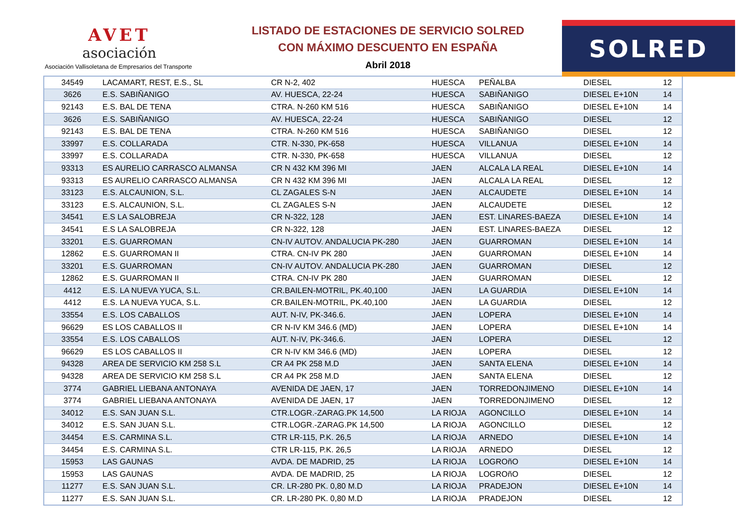AVET
asociación
Asociación Vallisoletana de Empresarios del Transporte
LISTADO DE ESTACIONES DE SERVICIO SOLRED
CON MÁXIMO DESCUENTO EN ESPAÑA
Abril 2018
SOLRED
| 34549 | LACAMART, REST, E.S., SL | CR N-2, 402 | HUESCA | PEÑALBA | DIESEL | 12 |
| 3626 | E.S. SABIÑANIGO | AV. HUESCA, 22-24 | HUESCA | SABIÑANIGO | DIESEL E+10N | 14 |
| 92143 | E.S. BAL DE TENA | CTRA. N-260 KM 516 | HUESCA | SABIÑANIGO | DIESEL E+10N | 14 |
| 3626 | E.S. SABIÑANIGO | AV. HUESCA, 22-24 | HUESCA | SABIÑANIGO | DIESEL | 12 |
| 92143 | E.S. BAL DE TENA | CTRA. N-260 KM 516 | HUESCA | SABIÑANIGO | DIESEL | 12 |
| 33997 | E.S. COLLARADA | CTR. N-330, PK-658 | HUESCA | VILLANUA | DIESEL E+10N | 14 |
| 33997 | E.S. COLLARADA | CTR. N-330, PK-658 | HUESCA | VILLANUA | DIESEL | 12 |
| 93313 | ES AURELIO CARRASCO ALMANSA | CR N 432 KM 396 MI | JAEN | ALCALA LA REAL | DIESEL E+10N | 14 |
| 93313 | ES AURELIO CARRASCO ALMANSA | CR N 432 KM 396 MI | JAEN | ALCALA LA REAL | DIESEL | 12 |
| 33123 | E.S. ALCAUNION, S.L. | CL ZAGALES S-N | JAEN | ALCAUDETE | DIESEL E+10N | 14 |
| 33123 | E.S. ALCAUNION, S.L. | CL ZAGALES S-N | JAEN | ALCAUDETE | DIESEL | 12 |
| 34541 | E.S LA SALOBREJA | CR N-322, 128 | JAEN | EST. LINARES-BAEZA | DIESEL E+10N | 14 |
| 34541 | E.S LA SALOBREJA | CR N-322, 128 | JAEN | EST. LINARES-BAEZA | DIESEL | 12 |
| 33201 | E.S. GUARROMAN | CN-IV AUTOV. ANDALUCIA PK-280 | JAEN | GUARROMAN | DIESEL E+10N | 14 |
| 12862 | E.S. GUARROMAN II | CTRA. CN-IV PK 280 | JAEN | GUARROMAN | DIESEL E+10N | 14 |
| 33201 | E.S. GUARROMAN | CN-IV AUTOV. ANDALUCIA PK-280 | JAEN | GUARROMAN | DIESEL | 12 |
| 12862 | E.S. GUARROMAN II | CTRA. CN-IV PK 280 | JAEN | GUARROMAN | DIESEL | 12 |
| 4412 | E.S. LA NUEVA YUCA, S.L. | CR.BAILEN-MOTRIL, PK.40,100 | JAEN | LA GUARDIA | DIESEL E+10N | 14 |
| 4412 | E.S. LA NUEVA YUCA, S.L. | CR.BAILEN-MOTRIL, PK.40,100 | JAEN | LA GUARDIA | DIESEL | 12 |
| 33554 | E.S. LOS CABALLOS | AUT. N-IV, PK-346.6. | JAEN | LOPERA | DIESEL E+10N | 14 |
| 96629 | ES LOS CABALLOS II | CR N-IV KM 346.6 (MD) | JAEN | LOPERA | DIESEL E+10N | 14 |
| 33554 | E.S. LOS CABALLOS | AUT. N-IV, PK-346.6. | JAEN | LOPERA | DIESEL | 12 |
| 96629 | ES LOS CABALLOS II | CR N-IV KM 346.6 (MD) | JAEN | LOPERA | DIESEL | 12 |
| 94328 | AREA DE SERVICIO KM 258 S.L | CR A4 PK 258 M.D | JAEN | SANTA ELENA | DIESEL E+10N | 14 |
| 94328 | AREA DE SERVICIO KM 258 S.L | CR A4 PK 258 M.D | JAEN | SANTA ELENA | DIESEL | 12 |
| 3774 | GABRIEL LIEBANA ANTONAYA | AVENIDA DE JAEN, 17 | JAEN | TORREDONJIMENO | DIESEL E+10N | 14 |
| 3774 | GABRIEL LIEBANA ANTONAYA | AVENIDA DE JAEN, 17 | JAEN | TORREDONJIMENO | DIESEL | 12 |
| 34012 | E.S. SAN JUAN S.L. | CTR.LOGR.-ZARAG.PK 14,500 | LA RIOJA | AGONCILLO | DIESEL E+10N | 14 |
| 34012 | E.S. SAN JUAN S.L. | CTR.LOGR.-ZARAG.PK 14,500 | LA RIOJA | AGONCILLO | DIESEL | 12 |
| 34454 | E.S. CARMINA S.L. | CTR LR-115, P.K. 26,5 | LA RIOJA | ARNEDO | DIESEL E+10N | 14 |
| 34454 | E.S. CARMINA S.L. | CTR LR-115, P.K. 26,5 | LA RIOJA | ARNEDO | DIESEL | 12 |
| 15953 | LAS GAUNAS | AVDA. DE MADRID, 25 | LA RIOJA | LOGROñO | DIESEL E+10N | 14 |
| 15953 | LAS GAUNAS | AVDA. DE MADRID, 25 | LA RIOJA | LOGROñO | DIESEL | 12 |
| 11277 | E.S. SAN JUAN S.L. | CR. LR-280 PK. 0,80 M.D | LA RIOJA | PRADEJON | DIESEL E+10N | 14 |
| 11277 | E.S. SAN JUAN S.L. | CR. LR-280 PK. 0,80 M.D | LA RIOJA | PRADEJON | DIESEL | 12 |